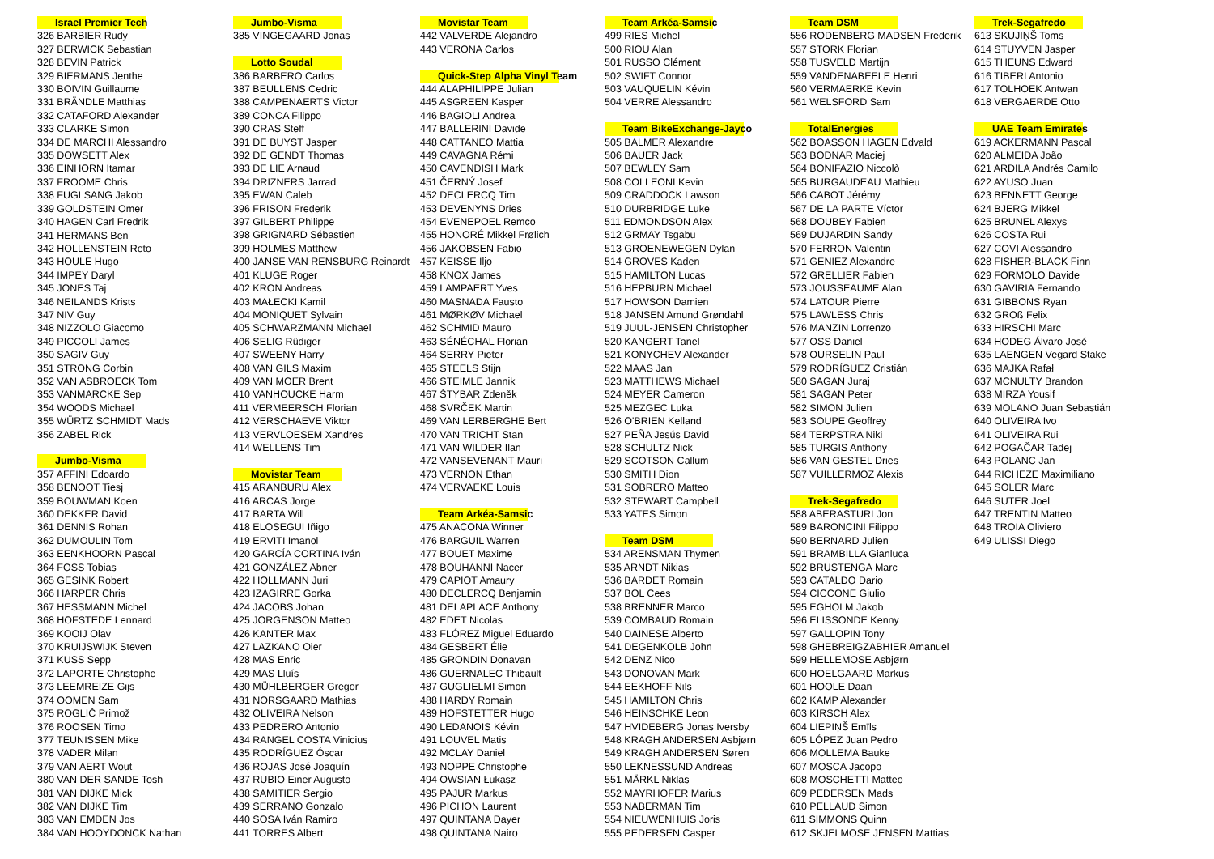Israel Premier Tech
326 BARBIER Rudy
327 BERWICK Sebastian
328 BEVIN Patrick
329 BIERMANS Jenthe
330 BOIVIN Guillaume
331 BRÄNDLE Matthias
332 CATAFORD Alexander
333 CLARKE Simon
334 DE MARCHI Alessandro
335 DOWSETT Alex
336 EINHORN Itamar
337 FROOME Chris
338 FUGLSANG Jakob
339 GOLDSTEIN Omer
340 HAGEN Carl Fredrik
341 HERMANS Ben
342 HOLLENSTEIN Reto
343 HOULE Hugo
344 IMPEY Daryl
345 JONES Taj
346 NEILANDS Krists
347 NIV Guy
348 NIZZOLO Giacomo
349 PICCOLI James
350 SAGIV Guy
351 STRONG Corbin
352 VAN ASBROECK Tom
353 VANMARCKE Sep
354 WOODS Michael
355 WÜRTZ SCHMIDT Mads
356 ZABEL Rick
Jumbo-Visma
357 AFFINI Edoardo
358 BENOOT Tiesj
359 BOUWMAN Koen
360 DEKKER David
361 DENNIS Rohan
362 DUMOULIN Tom
363 EENKHOORN Pascal
364 FOSS Tobias
365 GESINK Robert
366 HARPER Chris
367 HESSMANN Michel
368 HOFSTEDE Lennard
369 KOOIJ Olav
370 KRUIJSWIJK Steven
371 KUSS Sepp
372 LAPORTE Christophe
373 LEEMREIZE Gijs
374 OOMEN Sam
375 ROGLIČ Primož
376 ROOSEN Timo
377 TEUNISSEN Mike
378 VADER Milan
379 VAN AERT Wout
380 VAN DER SANDE Tosh
381 VAN DIJKE Mick
382 VAN DIJKE Tim
383 VAN EMDEN Jos
384 VAN HOOYDONCK Nathan
Jumbo-Visma
385 VINGEGAARD Jonas
Lotto Soudal
386 BARBERO Carlos
387 BEULLENS Cedric
388 CAMPENAERTS Victor
389 CONCA Filippo
390 CRAS Steff
391 DE BUYST Jasper
392 DE GENDT Thomas
393 DE LIE Arnaud
394 DRIZNERS Jarrad
395 EWAN Caleb
396 FRISON Frederik
397 GILBERT Philippe
398 GRIGNARD Sébastien
399 HOLMES Matthew
400 JANSE VAN RENSBURG Reinardt
401 KLUGE Roger
402 KRON Andreas
403 MAŁECKI Kamil
404 MONIQUET Sylvain
405 SCHWARZMANN Michael
406 SELIG Rüdiger
407 SWEENY Harry
408 VAN GILS Maxim
409 VAN MOER Brent
410 VANHOUCKE Harm
411 VERMEERSCH Florian
412 VERSCHAEVE Viktor
413 VERVLOESEM Xandres
414 WELLENS Tim
Movistar Team
415 ARANBURU Alex
416 ARCAS Jorge
417 BARTA Will
418 ELOSEGUI Iñigo
419 ERVITI Imanol
420 GARCÍA CORTINA Iván
421 GONZÁLEZ Abner
422 HOLLMANN Juri
423 IZAGIRRE Gorka
424 JACOBS Johan
425 JORGENSON Matteo
426 KANTER Max
427 LAZKANO Oier
428 MAS Enric
429 MAS Lluís
430 MÜHLBERGER Gregor
431 NORSGAARD Mathias
432 OLIVEIRA Nelson
433 PEDRERO Antonio
434 RANGEL COSTA Vinicius
435 RODRÍGUEZ Óscar
436 ROJAS José Joaquín
437 RUBIO Einer Augusto
438 SAMITIER Sergio
439 SERRANO Gonzalo
440 SOSA Iván Ramiro
441 TORRES Albert
Movistar Team
442 VALVERDE Alejandro
443 VERONA Carlos
Quick-Step Alpha Vinyl Team
444 ALAPHILIPPE Julian
445 ASGREEN Kasper
446 BAGIOLI Andrea
447 BALLERINI Davide
448 CATTANEO Mattia
449 CAVAGNA Rémi
450 CAVENDISH Mark
451 ČERNÝ Josef
452 DECLERCQ Tim
453 DEVENYNS Dries
454 EVENEPOEL Remco
455 HONORÉ Mikkel Frølich
456 JAKOBSEN Fabio
457 KEISSE Iljo
458 KNOX James
459 LAMPAERT Yves
460 MASNADA Fausto
461 MØRKØV Michael
462 SCHMID Mauro
463 SÉNÉCHAL Florian
464 SERRY Pieter
465 STEELS Stijn
466 STEIMLE Jannik
467 ŠTYBAR Zdeněk
468 SVRČEK Martin
469 VAN LERBERGHE Bert
470 VAN TRICHT Stan
471 VAN WILDER Ilan
472 VANSEVENANT Mauri
473 VERNON Ethan
474 VERVAEKE Louis
Team Arkéa-Samsic
475 ANACONA Winner
476 BARGUIL Warren
477 BOUET Maxime
478 BOUHANNI Nacer
479 CAPIOT Amaury
480 DECLERCQ Benjamin
481 DELAPLACE Anthony
482 EDET Nicolas
483 FLÓREZ Miguel Eduardo
484 GESBERT Élie
485 GRONDIN Donavan
486 GUERNALEC Thibault
487 GUGLIELMI Simon
488 HARDY Romain
489 HOFSTETTER Hugo
490 LEDANOIS Kévin
491 LOUVEL Matis
492 MCLAY Daniel
493 NOPPE Christophe
494 OWSIAN Łukasz
495 PAJUR Markus
496 PICHON Laurent
497 QUINTANA Dayer
498 QUINTANA Nairo
Team Arkéa-Samsic
499 RIES Michel
500 RIOU Alan
501 RUSSO Clément
502 SWIFT Connor
503 VAUQUELIN Kévin
504 VERRE Alessandro
Team BikeExchange-Jayco
505 BALMER Alexandre
506 BAUER Jack
507 BEWLEY Sam
508 COLLEONI Kevin
509 CRADDOCK Lawson
510 DURBRIDGE Luke
511 EDMONDSON Alex
512 GRMAY Tsgabu
513 GROENEWEGEN Dylan
514 GROVES Kaden
515 HAMILTON Lucas
516 HEPBURN Michael
517 HOWSON Damien
518 JANSEN Amund Grøndahl
519 JUUL-JENSEN Christopher
520 KANGERT Tanel
521 KONYCHEV Alexander
522 MAAS Jan
523 MATTHEWS Michael
524 MEYER Cameron
525 MEZGEC Luka
526 O'BRIEN Kelland
527 PEÑA Jesús David
528 SCHULTZ Nick
529 SCOTSON Callum
530 SMITH Dion
531 SOBRERO Matteo
532 STEWART Campbell
533 YATES Simon
Team DSM
534 ARENSMAN Thymen
535 ARNDT Nikias
536 BARDET Romain
537 BOL Cees
538 BRENNER Marco
539 COMBAUD Romain
540 DAINESE Alberto
541 DEGENKOLB John
542 DENZ Nico
543 DONOVAN Mark
544 EEKHOFF Nils
545 HAMILTON Chris
546 HEINSCHKE Leon
547 HVIDEBERG Jonas Iversby
548 KRAGH ANDERSEN Asbjørn
549 KRAGH ANDERSEN Søren
550 LEKNESSUND Andreas
551 MÄRKL Niklas
552 MAYRHOFER Marius
553 NABERMAN Tim
554 NIEUWENHUIS Joris
555 PEDERSEN Casper
Team DSM
556 RODENBERG MADSEN Frederik
557 STORK Florian
558 TUSVELD Martijn
559 VANDENABEELE Henri
560 VERMAERKE Kevin
561 WELSFORD Sam
TotalEnergies
562 BOASSON HAGEN Edvald
563 BODNAR Maciej
564 BONIFAZIO Niccolò
565 BURGAUDEAU Mathieu
566 CABOT Jérémy
567 DE LA PARTE Víctor
568 DOUBEY Fabien
569 DUJARDIN Sandy
570 FERRON Valentin
571 GENIEZ Alexandre
572 GRELLIER Fabien
573 JOUSSEAUME Alan
574 LATOUR Pierre
575 LAWLESS Chris
576 MANZIN Lorrenzo
577 OSS Daniel
578 OURSELIN Paul
579 RODRÍGUEZ Cristián
580 SAGAN Juraj
581 SAGAN Peter
582 SIMON Julien
583 SOUPE Geoffrey
584 TERPSTRA Niki
585 TURGIS Anthony
586 VAN GESTEL Dries
587 VUILLERMOZ Alexis
Trek-Segafredo
588 ABERASTURI Jon
589 BARONCINI Filippo
590 BERNARD Julien
591 BRAMBILLA Gianluca
592 BRUSTENGA Marc
593 CATALDO Dario
594 CICCONE Giulio
595 EGHOLM Jakob
596 ELISSONDE Kenny
597 GALLOPIN Tony
598 GHEBREIGZABHIER Amanuel
599 HELLEMOSE Asbjørn
600 HOELGAARD Markus
601 HOOLE Daan
602 KAMP Alexander
603 KIRSCH Alex
604 LIEPIŅŠ Emīls
605 LÓPEZ Juan Pedro
606 MOLLEMA Bauke
607 MOSCA Jacopo
608 MOSCHETTI Matteo
609 PEDERSEN Mads
610 PELLAUD Simon
611 SIMMONS Quinn
612 SKJELMOSE JENSEN Mattias
Trek-Segafredo
613 SKUJIŅŠ Toms
614 STUYVEN Jasper
615 THEUNS Edward
616 TIBERI Antonio
617 TOLHOEK Antwan
618 VERGAERDE Otto
UAE Team Emirates
619 ACKERMANN Pascal
620 ALMEIDA João
621 ARDILA Andrés Camilo
622 AYUSO Juan
623 BENNETT George
624 BJERG Mikkel
625 BRUNEL Alexys
626 COSTA Rui
627 COVI Alessandro
628 FISHER-BLACK Finn
629 FORMOLO Davide
630 GAVIRIA Fernando
631 GIBBONS Ryan
632 GROß Felix
633 HIRSCHI Marc
634 HODEG Álvaro José
635 LAENGEN Vegard Stake
636 MAJKA Rafał
637 MCNULTY Brandon
638 MIRZA Yousif
639 MOLANO Juan Sebastián
640 OLIVEIRA Ivo
641 OLIVEIRA Rui
642 POGAČAR Tadej
643 POLANC Jan
644 RICHEZE Maximiliano
645 SOLER Marc
646 SUTER Joel
647 TRENTIN Matteo
648 TROIA Oliviero
649 ULISSI Diego